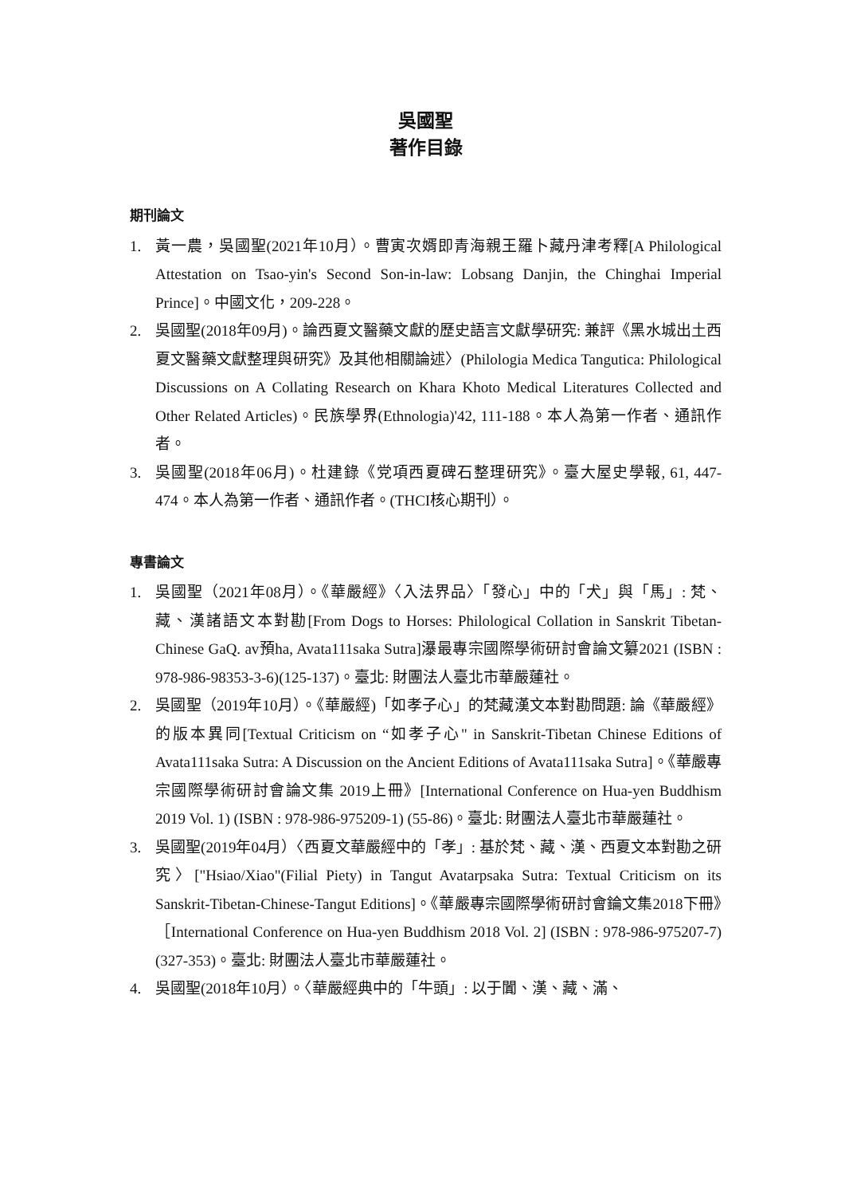吳國聖
著作目錄
期刊論文
1. 黃一農，吳國聖(2021年10月）。曹寅次婿即青海親王羅卜藏丹津考釋[A Philological Attestation on Tsao-yin's Second Son-in-law: Lobsang Danjin, the Chinghai Imperial Prince]。中國文化，209-228。
2. 吳國聖(2018年09月)。論西夏文醫藥文獻的歷史語言文獻學研究: 兼評《黑水城出土西夏文醫藥文獻整理與研究》及其他相關論述〉(Philologia Medica Tangutica: Philological Discussions on A Collating Research on Khara Khoto Medical Literatures Collected and Other Related Articles)。民族學界(Ethnologia)'42, 111-188。本人為第一作者、通訊作者。
3. 吳國聖(2018年06月)。杜建錄《党項西夏碑石整理研究》。臺大屋史學報, 61, 447-474。本人為第一作者、通訊作者。(THCI核心期刊）。
專書論文
1. 吳國聖（2021年08月）。《華嚴經》〈入法界品〉「發心」中的「犬」與「馬」: 梵、藏、漢諸語文本對勘[From Dogs to Horses: Philological Collation in Sanskrit Tibetan-Chinese GaQ. av預ha, Avata111saka Sutra]瀑最專宗國際學術研討會論文纂2021 (ISBN : 978-986-98353-3-6)(125-137)。臺北: 財團法人臺北市華嚴蓮社。
2. 吳國聖（2019年10月）。《華嚴經)「如孝子心」的梵藏漢文本對勘問題: 論《華嚴經》的版本異同[Textual Criticism on “如孝子心" in Sanskrit-Tibetan Chinese Editions of Avata111saka Sutra: A Discussion on the Ancient Editions of Avata111saka Sutra]。《華嚴專宗國際學術研討會論文集 2019上冊》[International Conference on Hua-yen Buddhism 2019 Vol. 1) (ISBN : 978-986-975209-1) (55-86)。臺北: 財團法人臺北市華嚴蓮社。
3. 吳國聖(2019年04月）〈西夏文華嚴經中的「孝」: 基於梵、藏、漢、西夏文本對勘之研究〉["Hsiao/Xiao"(Filial Piety) in Tangut Avatarpsaka Sutra: Textual Criticism on its Sanskrit-Tibetan-Chinese-Tangut Editions]。《華嚴專宗國際學術研討會錀文集2018下冊》［International Conference on Hua-yen Buddhism 2018 Vol. 2] (ISBN : 978-986-975207-7) (327-353)。臺北: 財團法人臺北市華嚴蓮社。
4. 吳國聖(2018年10月）。〈華嚴經典中的「牛頭」: 以于闐、漢、藏、滿、